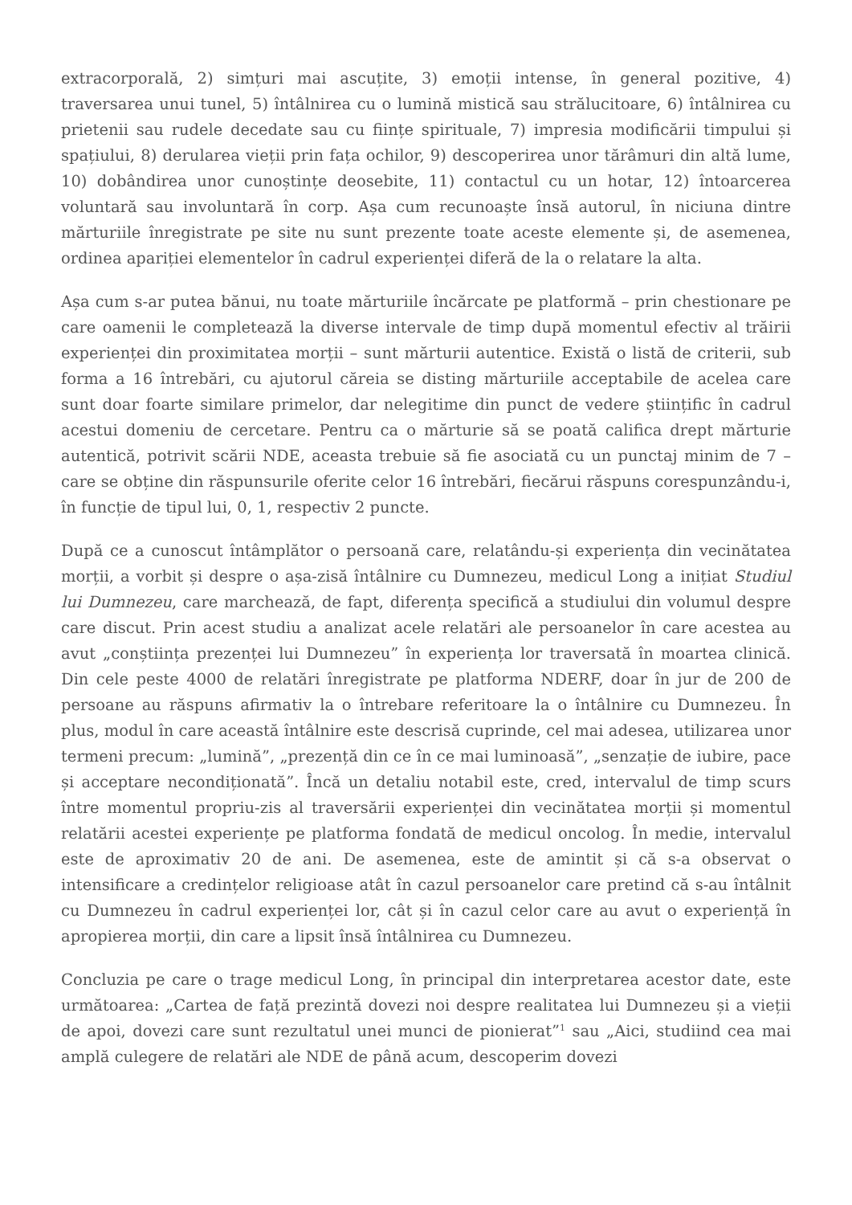extracorporală, 2) simțuri mai ascuțite, 3) emoții intense, în general pozitive, 4) traversarea unui tunel, 5) întâlnirea cu o lumină mistică sau strălucitoare, 6) întâlnirea cu prietenii sau rudele decedate sau cu ființe spirituale, 7) impresia modificării timpului și spațiului, 8) derularea vieții prin fața ochilor, 9) descoperirea unor tărâmuri din altă lume, 10) dobândirea unor cunoștințe deosebite, 11) contactul cu un hotar, 12) întoarcerea voluntară sau involuntară în corp. Așa cum recunoaște însă autorul, în niciuna dintre mărturiile înregistrate pe site nu sunt prezente toate aceste elemente și, de asemenea, ordinea apariției elementelor în cadrul experienței diferă de la o relatare la alta.
Așa cum s-ar putea bănui, nu toate mărturiile încărcate pe platformă – prin chestionare pe care oamenii le completează la diverse intervale de timp după momentul efectiv al trăirii experienței din proximitatea morții – sunt mărturii autentice. Există o listă de criterii, sub forma a 16 întrebări, cu ajutorul căreia se disting mărturiile acceptabile de acelea care sunt doar foarte similare primelor, dar nelegitime din punct de vedere științific în cadrul acestui domeniu de cercetare. Pentru ca o mărturie să se poată califica drept mărturie autentică, potrivit scării NDE, aceasta trebuie să fie asociată cu un punctaj minim de 7 – care se obține din răspunsurile oferite celor 16 întrebări, fiecărui răspuns corespunzându-i, în funcție de tipul lui, 0, 1, respectiv 2 puncte.
După ce a cunoscut întâmplător o persoană care, relatându-și experiența din vecinătatea morții, a vorbit și despre o așa-zisă întâlnire cu Dumnezeu, medicul Long a inițiat Studiul lui Dumnezeu, care marchează, de fapt, diferența specifică a studiului din volumul despre care discut. Prin acest studiu a analizat acele relatări ale persoanelor în care acestea au avut „conștiința prezenței lui Dumnezeu” în experiența lor traversată în moartea clinică. Din cele peste 4000 de relatări înregistrate pe platforma NDERF, doar în jur de 200 de persoane au răspuns afirmativ la o întrebare referitoare la o întâlnire cu Dumnezeu. În plus, modul în care această întâlnire este descrisă cuprinde, cel mai adesea, utilizarea unor termeni precum: „lumină”, „prezență din ce în ce mai luminoasă”, „senzație de iubire, pace și acceptare necondiționată”. Încă un detaliu notabil este, cred, intervalul de timp scurs între momentul propriu-zis al traversării experienței din vecinătatea morții și momentul relatării acestei experiențe pe platforma fondată de medicul oncolog. În medie, intervalul este de aproximativ 20 de ani. De asemenea, este de amintit și că s-a observat o intensificare a credințelor religioase atât în cazul persoanelor care pretind că s-au întâlnit cu Dumnezeu în cadrul experienței lor, cât și în cazul celor care au avut o experiență în apropierea morții, din care a lipsit însă întâlnirea cu Dumnezeu.
Concluzia pe care o trage medicul Long, în principal din interpretarea acestor date, este următoarea: „Cartea de față prezintă dovezi noi despre realitatea lui Dumnezeu și a vieții de apoi, dovezi care sunt rezultatul unei munci de pionierat”<sup>1</sup> sau „Aici, studiind cea mai amplă culegere de relatări ale NDE de până acum, descoperim dovezi